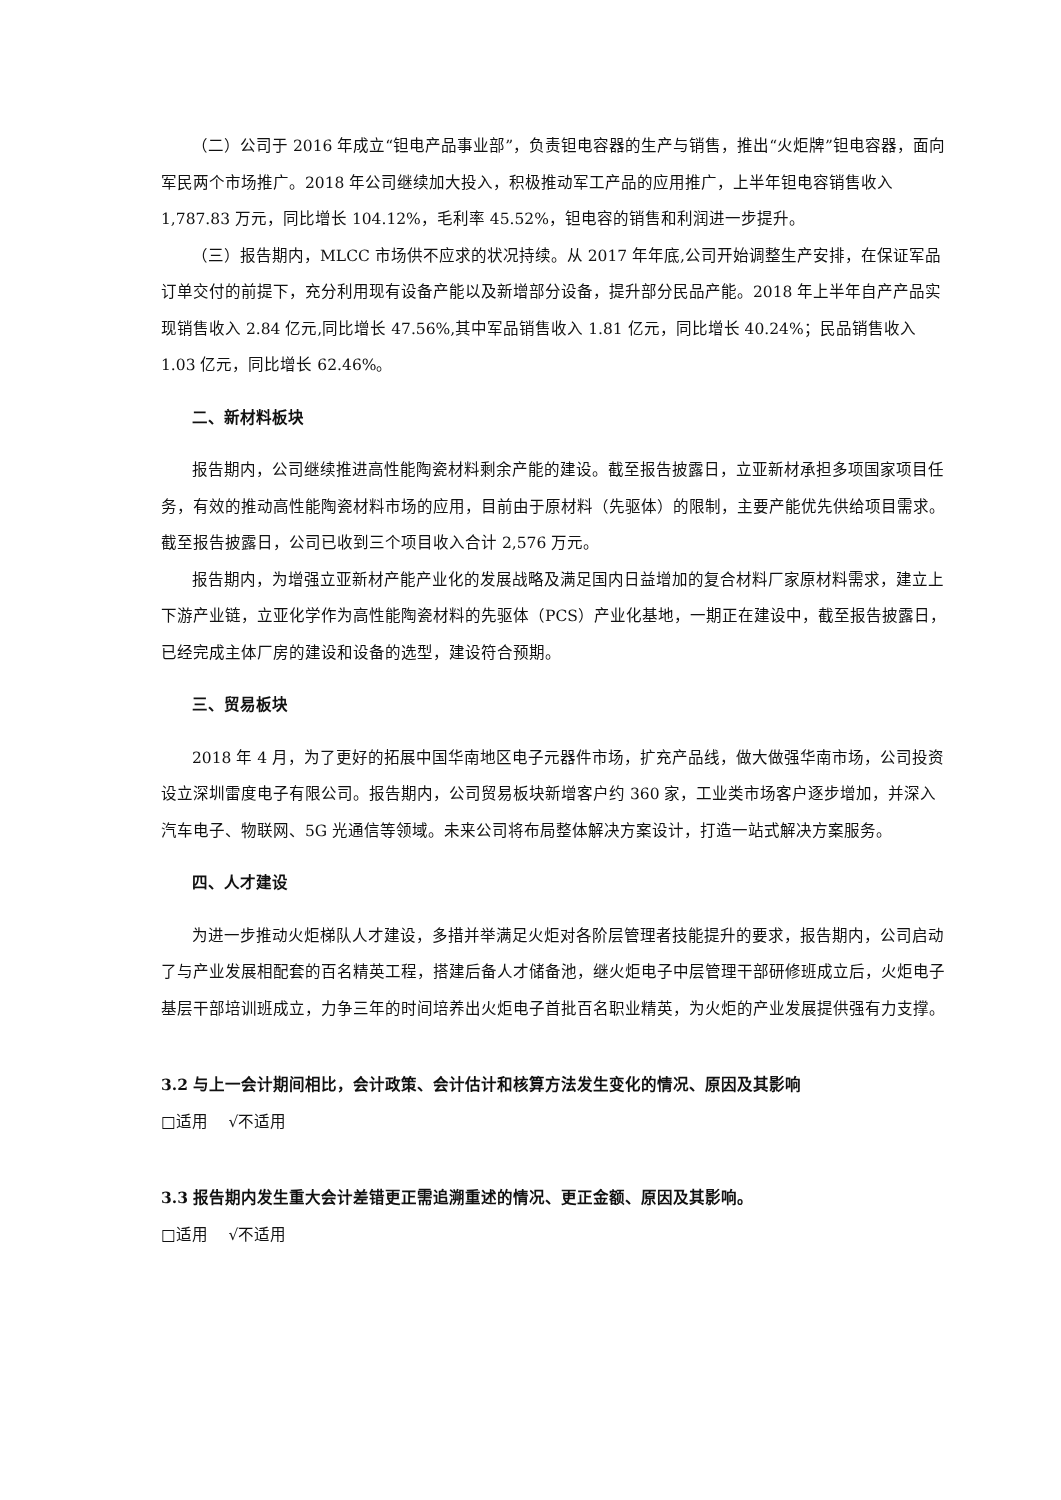（二）公司于 2016 年成立“钽电产品事业部”，负责钽电容器的生产与销售，推出“火炬牌”钽电容器，面向军民两个市场推广。2018 年公司继续加大投入，积极推动军工产品的应用推广，上半年钽电容销售收入 1,787.83 万元，同比增长 104.12%，毛利率 45.52%，钽电容的销售和利润进一步提升。
（三）报告期内，MLCC 市场供不应求的状况持续。从 2017 年年底,公司开始调整生产安排，在保证军品订单交付的前提下，充分利用现有设备产能以及新增部分设备，提升部分民品产能。2018 年上半年自产产品实现销售收入 2.84 亿元,同比增长 47.56%,其中军品销售收入 1.81 亿元，同比增长 40.24%；民品销售收入 1.03 亿元，同比增长 62.46%。
二、新材料板块
报告期内，公司继续推进高性能陶瓷材料剩余产能的建设。截至报告披露日，立亚新材承担多项国家项目任务，有效的推动高性能陶瓷材料市场的应用，目前由于原材料（先驱体）的限制，主要产能优先供给项目需求。截至报告披露日，公司已收到三个项目收入合计 2,576 万元。
报告期内，为增强立亚新材产能产业化的发展战略及满足国内日益增加的复合材料厂家原材料需求，建立上下游产业链，立亚化学作为高性能陶瓷材料的先驱体（PCS）产业化基地，一期正在建设中，截至报告披露日，已经完成主体厂房的建设和设备的选型，建设符合预期。
三、贸易板块
2018 年 4 月，为了更好的拓展中国华南地区电子元器件市场，扩充产品线，做大做强华南市场，公司投资设立深圳雷度电子有限公司。报告期内，公司贸易板块新增客户约 360 家，工业类市场客户逐步增加，并深入汽车电子、物联网、5G 光通信等领域。未来公司将布局整体解决方案设计，打造一站式解决方案服务。
四、人才建设
为进一步推动火炬梯队人才建设，多措并举满足火炬对各阶层管理者技能提升的要求，报告期内，公司启动了与产业发展相配套的百名精英工程，搭建后备人才储备池，继火炬电子中层管理干部研修班成立后，火炬电子基层干部培训班成立，力争三年的时间培养出火炬电子首批百名职业精英，为火炬的产业发展提供强有力支撑。
3.2 与上一会计期间相比，会计政策、会计估计和核算方法发生变化的情况、原因及其影响
□适用　 √不适用
3.3 报告期内发生重大会计差错更正需追溯重述的情况、更正金额、原因及其影响。
□适用　 √不适用